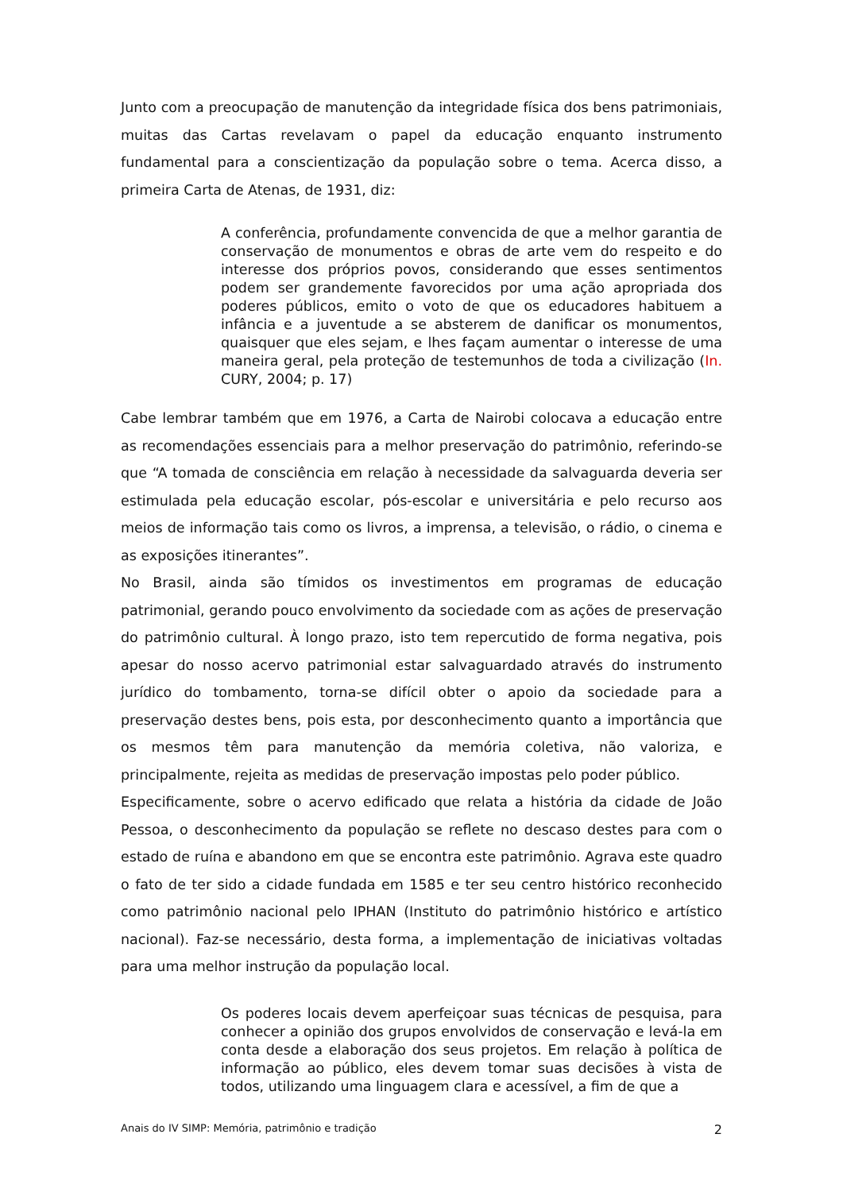Junto com a preocupação de manutenção da integridade física dos bens patrimoniais, muitas das Cartas revelavam o papel da educação enquanto instrumento fundamental para a conscientização da população sobre o tema. Acerca disso, a primeira Carta de Atenas, de 1931, diz:
A conferência, profundamente convencida de que a melhor garantia de conservação de monumentos e obras de arte vem do respeito e do interesse dos próprios povos, considerando que esses sentimentos podem ser grandemente favorecidos por uma ação apropriada dos poderes públicos, emito o voto de que os educadores habituem a infância e a juventude a se absterem de danificar os monumentos, quaisquer que eles sejam, e lhes façam aumentar o interesse de uma maneira geral, pela proteção de testemunhos de toda a civilização (In. CURY, 2004; p. 17)
Cabe lembrar também que em 1976, a Carta de Nairobi colocava a educação entre as recomendações essenciais para a melhor preservação do patrimônio, referindo-se que “A tomada de consciência em relação à necessidade da salvaguarda deveria ser estimulada pela educação escolar, pós-escolar e universitária e pelo recurso aos meios de informação tais como os livros, a imprensa, a televisão, o rádio, o cinema e as exposições itinerantes”.
No Brasil, ainda são tímidos os investimentos em programas de educação patrimonial, gerando pouco envolvimento da sociedade com as ações de preservação do patrimônio cultural. À longo prazo, isto tem repercutido de forma negativa, pois apesar do nosso acervo patrimonial estar salvaguardado através do instrumento jurídico do tombamento, torna-se difícil obter o apoio da sociedade para a preservação destes bens, pois esta, por desconhecimento quanto a importância que os mesmos têm para manutenção da memória coletiva, não valoriza, e principalmente, rejeita as medidas de preservação impostas pelo poder público.
Especificamente, sobre o acervo edificado que relata a história da cidade de João Pessoa, o desconhecimento da população se reflete no descaso destes para com o estado de ruína e abandono em que se encontra este patrimônio. Agrava este quadro o fato de ter sido a cidade fundada em 1585 e ter seu centro histórico reconhecido como patrimônio nacional pelo IPHAN (Instituto do patrimônio histórico e artístico nacional). Faz-se necessário, desta forma, a implementação de iniciativas voltadas para uma melhor instrução da população local.
Os poderes locais devem aperfeiçoar suas técnicas de pesquisa, para conhecer a opinião dos grupos envolvidos de conservação e levá-la em conta desde a elaboração dos seus projetos. Em relação à política de informação ao público, eles devem tomar suas decisões à vista de todos, utilizando uma linguagem clara e acessível, a fim de que a
Anais do IV SIMP: Memória, patrimônio e tradição 2